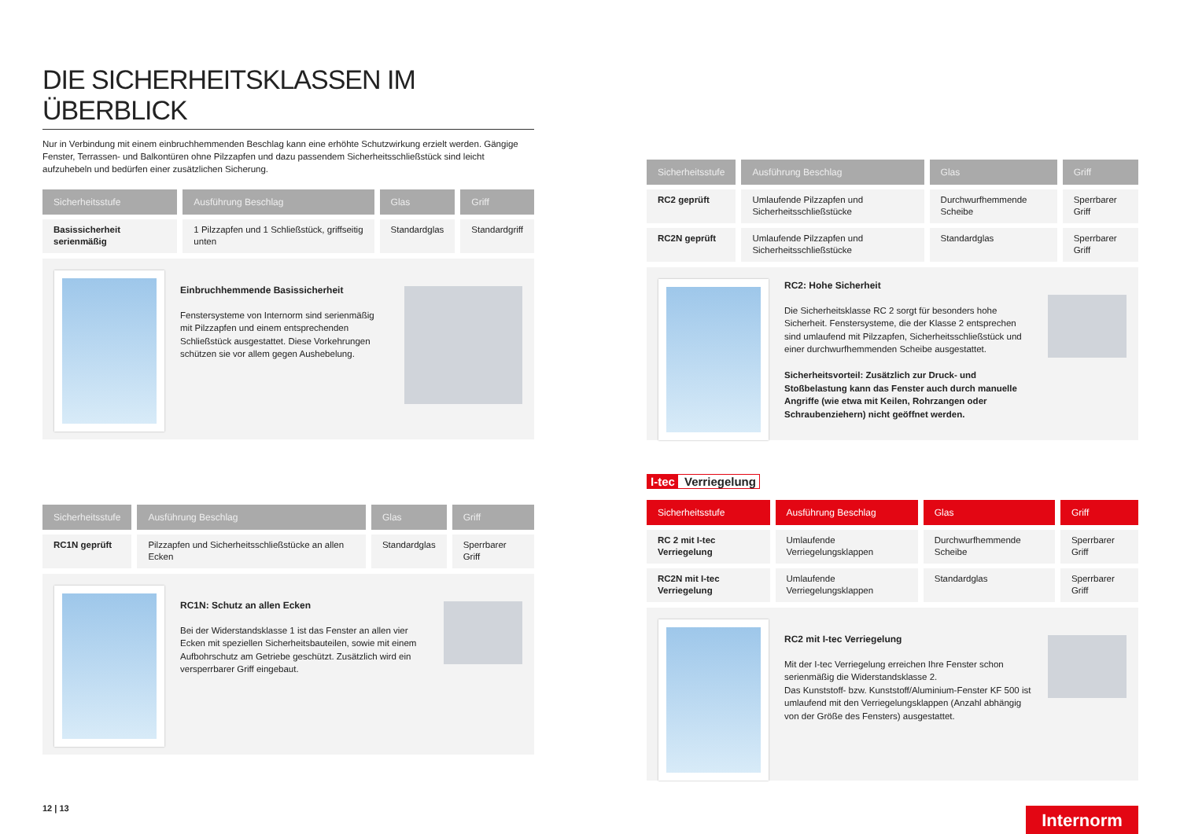DIE SICHERHEITSKLASSEN IM ÜBERBLICK
Nur in Verbindung mit einem einbruchhemmenden Beschlag kann eine erhöhte Schutzwirkung erzielt werden. Gängige Fenster, Terrassen- und Balkontüren ohne Pilzzapfen und dazu passendem Sicherheitsschließstück sind leicht aufzuhebeln und bedürfen einer zusätzlichen Sicherung.
| Sicherheitsstufe | Ausführung Beschlag | Glas | Griff |
| --- | --- | --- | --- |
| Basissicherheit serienmäßig | 1 Pilzzapfen und 1 Schließstück, griffseitig unten | Standardglas | Standardgriff |
Einbruchhemmende Basissicherheit
Fenstersysteme von Internorm sind serienmäßig mit Pilzzapfen und einem entsprechenden Schließstück ausgestattet. Diese Vorkehrungen schützen sie vor allem gegen Aushebelung.
| Sicherheitsstufe | Ausführung Beschlag | Glas | Griff |
| --- | --- | --- | --- |
| RC1N geprüft | Pilzzapfen und Sicherheitsschließstücke an allen Ecken | Standardglas | Sperrbarer Griff |
RC1N: Schutz an allen Ecken
Bei der Widerstandsklasse 1 ist das Fenster an allen vier Ecken mit speziellen Sicherheitsbauteilen, sowie mit einem Aufbohrschutz am Getriebe geschützt. Zusätzlich wird ein versperrbarer Griff eingebaut.
12 | 13
| Sicherheitsstufe | Ausführung Beschlag | Glas | Griff |
| --- | --- | --- | --- |
| RC2 geprüft | Umlaufende Pilzzapfen und Sicherheitsschließstücke | Durchwurfhemmende Scheibe | Sperrbarer Griff |
| RC2N geprüft | Umlaufende Pilzzapfen und Sicherheitsschließstücke | Standardglas | Sperrbarer Griff |
RC2: Hohe Sicherheit
Die Sicherheitsklasse RC 2 sorgt für besonders hohe Sicherheit. Fenstersysteme, die der Klasse 2 entsprechen sind umlaufend mit Pilzzapfen, Sicherheitsschließstück und einer durchwurfhemmenden Scheibe ausgestattet.
Sicherheitsvorteil: Zusätzlich zur Druck- und Stoßbelastung kann das Fenster auch durch manuelle Angriffe (wie etwa mit Keilen, Rohrzangen oder Schraubenziehern) nicht geöffnet werden.
I-tec Verriegelung
| Sicherheitsstufe | Ausführung Beschlag | Glas | Griff |
| --- | --- | --- | --- |
| RC 2 mit I-tec Verriegelung | Umlaufende Verriegelungsklappen | Durchwurfhemmende Scheibe | Sperrbarer Griff |
| RC2N mit I-tec Verriegelung | Umlaufende Verriegelungsklappen | Standardglas | Sperrbarer Griff |
RC2 mit I-tec Verriegelung
Mit der I-tec Verriegelung erreichen Ihre Fenster schon serienmäßig die Widerstandsklasse 2.
Das Kunststoff- bzw. Kunststoff/Aluminium-Fenster KF 500 ist umlaufend mit den Verriegelungsklappen (Anzahl abhängig von der Größe des Fensters) ausgestattet.
Internorm